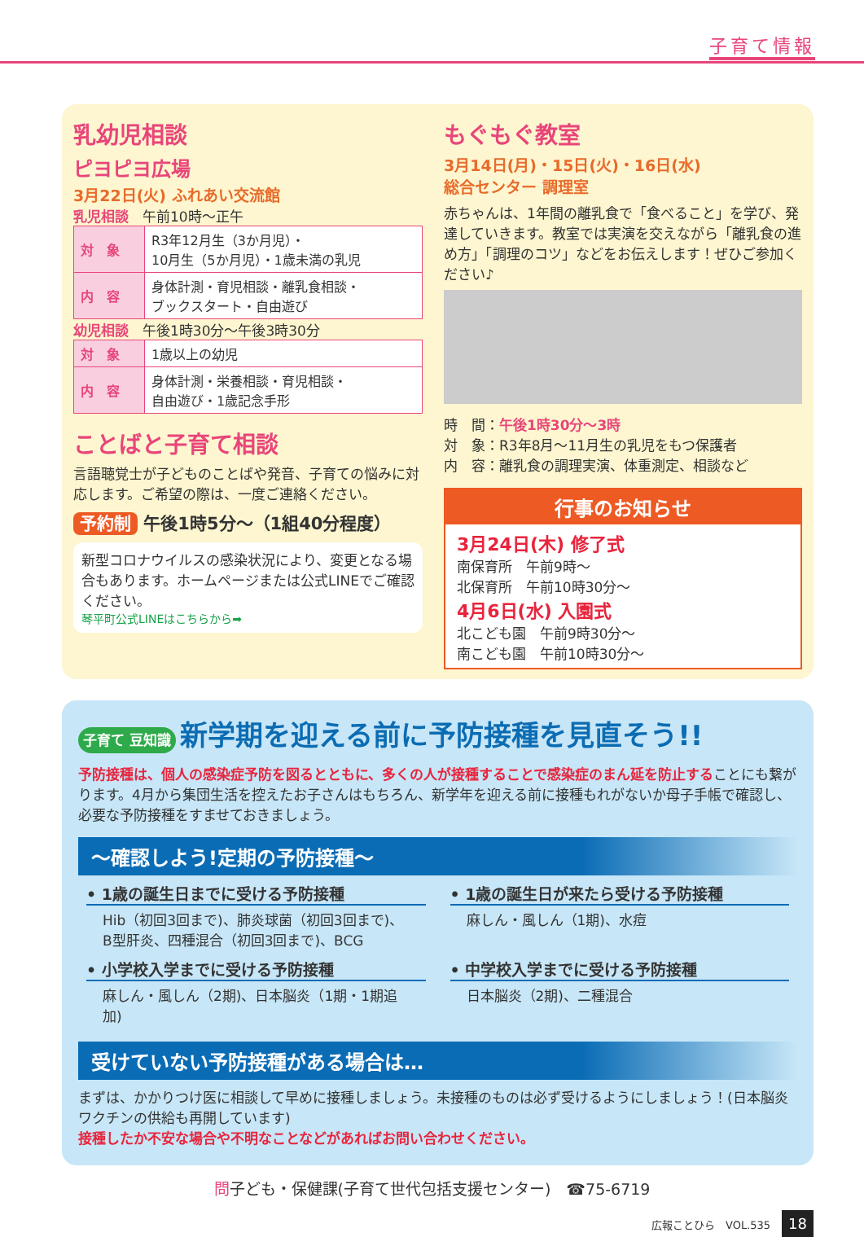子育て情報
乳幼児相談
ピヨピヨ広場
3月22日(火) ふれあい交流館
乳児相談　午前10時～正午
| 対 象 | R3年12月生（3か月児）・ 10月生（5か月児）・1歳未満の乳児 |
| 内 容 | 身体計測・育児相談・離乳食相談・ ブックスタート・自由遊び |
幼児相談　午後1時30分～午後3時30分
| 対 象 | 1歳以上の幼児 |
| 内 容 | 身体計測・栄養相談・育児相談・ 自由遊び・1歳記念手形 |
ことばと子育て相談
言語聴覚士が子どものことばや発音、子育ての悩みに対応します。ご希望の際は、一度ご連絡ください。
予約制 午後1時5分～（1組40分程度）
新型コロナウイルスの感染状況により、変更となる場合もあります。ホームページまたは公式LINEでご確認ください。
琴平町公式LINEはこちらから➡
もぐもぐ教室
3月14日(月)・15日(火)・16日(水)
総合センター 調理室
赤ちゃんは、1年間の離乳食で「食べること」を学び、発達していきます。教室では実演を交えながら「離乳食の進め方」「調理のコツ」などをお伝えします！ぜひご参加ください♪
時　間：午後1時30分～3時
対　象：R3年8月～11月生の乳児をもつ保護者
内　容：離乳食の調理実演、体重測定、相談など
行事のお知らせ
3月24日(木) 修了式
南保育所　午前9時～
北保育所　午前10時30分～
4月6日(水) 入園式
北こども園　午前9時30分～
南こども園　午前10時30分～
子育て 豆知識 新学期を迎える前に予防接種を見直そう!!
予防接種は、個人の感染症予防を図るとともに、多くの人が接種することで感染症のまん延を防止することにも繋がります。4月から集団生活を控えたお子さんはもちろん、新学年を迎える前に接種もれがないか母子手帳で確認し、必要な予防接種をすませておきましょう。
～確認しよう!定期の予防接種～
• 1歳の誕生日までに受ける予防接種
Hib（初回3回まで)、肺炎球菌（初回3回まで)、B型肝炎、四種混合（初回3回まで)、BCG
• 1歳の誕生日が来たら受ける予防接種
麻しん・風しん（1期)、水痘
• 小学校入学までに受ける予防接種
麻しん・風しん（2期)、日本脳炎（1期・1期追加)
• 中学校入学までに受ける予防接種
日本脳炎（2期)、二種混合
受けていない予防接種がある場合は…
まずは、かかりつけ医に相談して早めに接種しましょう。未接種のものは必ず受けるようにしましょう！(日本脳炎ワクチンの供給も再開しています)
接種したか不安な場合や不明なことなどがあればお問い合わせください。
問子ども・保健課(子育て世代包括支援センター)　☎75-6719
広報ことひら　VOL.535 18